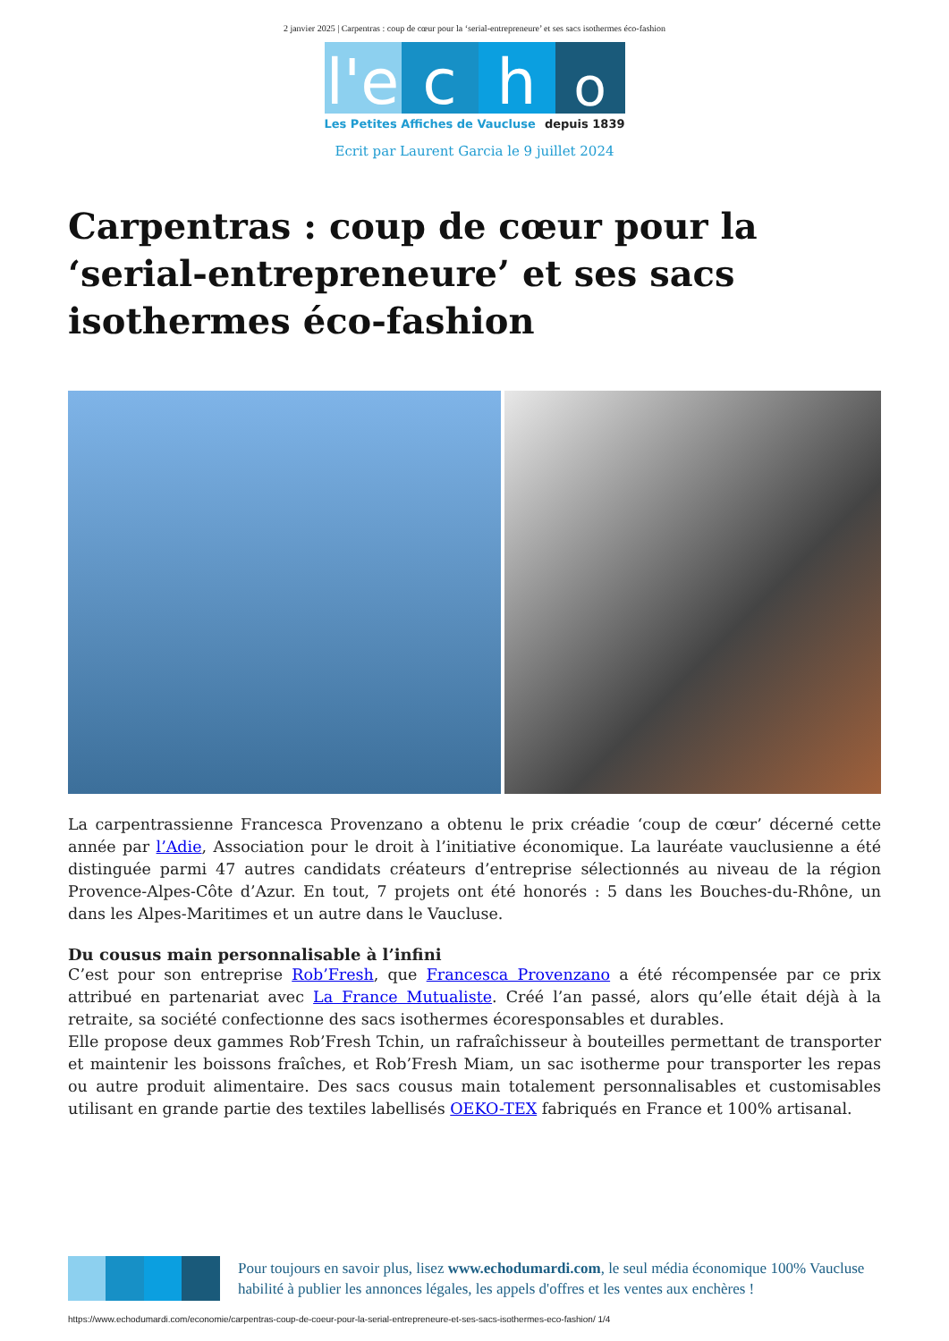2 janvier 2025 | Carpentras : coup de cœur pour la ‘serial-entrepreneure’ et ses sacs isothermes éco-fashion
l'e
c h
o
Les Petites Affiches de Vaucluse depuis 1839
Ecrit par Laurent Garcia le 9 juillet 2024
Carpentras : coup de cœur pour la ‘serial-entrepreneure’ et ses sacs isothermes éco-fashion
La carpentrassienne Francesca Provenzano a obtenu le prix créadie ‘coup de cœur’ décerné cette année par l’Adie, Association pour le droit à l’initiative économique. La lauréate vauclusienne a été distinguée parmi 47 autres candidats créateurs d’entreprise sélectionnés au niveau de la région Provence-Alpes-Côte d’Azur. En tout, 7 projets ont été honorés : 5 dans les Bouches-du-Rhône, un dans les Alpes-Maritimes et un autre dans le Vaucluse.
Du cousus main personnalisable à l’infini
C’est pour son entreprise Rob’Fresh, que Francesca Provenzano a été récompensée par ce prix attribué en partenariat avec La France Mutualiste. Créé l’an passé, alors qu’elle était déjà à la retraite, sa société confectionne des sacs isothermes écoresponsables et durables.
Elle propose deux gammes Rob’Fresh Tchin, un rafraîchisseur à bouteilles permettant de transporter et maintenir les boissons fraîches, et Rob’Fresh Miam, un sac isotherme pour transporter les repas ou autre produit alimentaire. Des sacs cousus main totalement personnalisables et customisables utilisant en grande partie des textiles labellisés OEKO-TEX fabriqués en France et 100% artisanal.
Pour toujours en savoir plus, lisez www.echodumardi.com, le seul média économique 100% Vaucluse habilité à publier les annonces légales, les appels d'offres et les ventes aux enchères !
https://www.echodumardi.com/economie/carpentras-coup-de-coeur-pour-la-serial-entrepreneure-et-ses-sacs-isothermes-eco-fashion/ 1/4